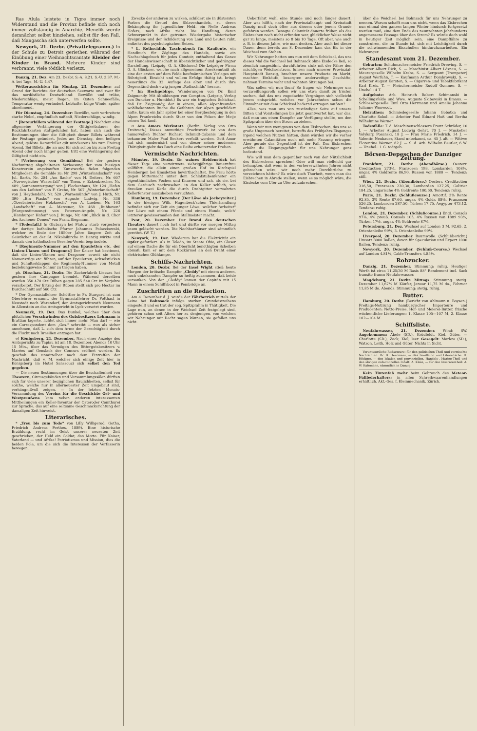Ras Alula leistete in Tigre immer noch Widerstand und die Provinz befinde sich noch immer vollständig in Anarchie. Menelik werde demnächst selbst hinziehen, selbst für den Fall, daß Mangascha sich unterwerfen sollte.
Newyork, 21. Dezbr. (Privattelegramm.) In der Schule zu Detroit geriethen während der Einübung einer Weihnachtscantate Kleider der Kinder in Brand. Mehrere Kinder sind verbrannt, viele tödtlich verletzt.
Danzig, 21. Dez. Am 23. Dezbr. S.-A. 8.21, S.-U. 3.37. M.-A. bei Tage, M.-U. 4.47.
Wetteraussichten für Montag, 23. Dezember: auf Grund der Berichte der deutschen Seewarte und zwar für das nordöstliche Deutschland: Bewölkt und trübe, Niederschläge, meist Regen, im Osten Schneefälle; Temperatur wenig verändert. Lebhafte, böige Winde, später abnehmend.
Für Dienstag, 24. Dezember: Bewölkt, weit verbreitete starke Nebel, empfindlich naßkalt, Niederschläge, windig.
* [Retourbillets während der Festtage.] Nachdem eine allgemeine Verlängerung der Giltigkeitsdauer der Rückfahrtkarten stattgefunden hat, haben sich auch die Bestimmungen über die Giltigkeit dieser Billets während der Festtage geändert. Jedes am Dienstag, dem heiligen Abend, gelöste Retourbillet gilt mindestens bis zum Freitag Abend. Bei Billets, die an und für sich schon bis zum Freitag Abend oder noch länger gelten, tritt eine Verlängerung der Giltigkeit nicht ein.
* [Verloosung von Gemälden.] Bei der gestern Nachmittag abgehaltenen Verloosung der vom hiesigen Kunstverein angekauften Kunstwerke fielen folgenden Mitgliedern die Gemälde zu: Nr. 298 „Winterlandschaft" von Jul. Barth, Nr. 284 „Am Bache" von H. Deiters, Nr. 607 „Norwegischer Wasserfall" von Them. v. Eckenbrecher, Nr. 489 „Sonnenuntergang" von J. Flockenhaus, Nr. 124 „Hafen aus den Lofoten" von F. Grebe, Nr. 507 „Winterlandschaft" von J. Heydendahl, Nr. 520 „Warnemünde" von J. Huth, Nr. 390 „Ein Fiasko" von Auguste Ludwig, Nr. 336 „Oberbaierischer Holzknecht" von A. Lueben, Nr. 163 „Landschaft" von A. Metzener, Nr. 468 „Ruhhaven" (Morgenstimmung) von Petersen-Angeln, Nr. 226 „Hamburger Hafen" von J. Runge, Nr. 406 „Blick in d. Chor des Aachener Domes" von Franz Siegmann.
* [Todesfall.] In Glubczyn bei Flatow starb vorgestern der dortige katholische Pfarrer Johannes Polaczkowski, welcher zu Ende der 1850er Jahre längere Zeit als Geistlicher an der St. Nikolaikirche in Danzig wirkte und damals den katholischen Gesellen-Verein begründete.
* [Regiments-Nummer auf den Epauletten etc. der Linien-Ulanen und Dragoner.] Der Kaiser hat bestimmt, daß die Linien-Ulanen und Dragoner, soweit sie nicht Namenszüge etc. führen, auf den Epauletten, Achselstücken und Schulterklappen die Regiments-Nummer von Metall beziehungsweise Schnur zu tragen haben.
ph. Dirschau, 21. Dezbr. Die Zuckerfabrik Liessau hat gestern ihre Campagne beendet. Während derselben wurden 350 470 Ctr. Rüben gegen 285 540 Ctr. im Vorjahre verarbeitet. Der Ertrag der Rüben stellt sich pro Hectar im Durchschnitt auf 560 Ctr.
* Der Gymnasiallehrer Schöttler in Pr. Stargard ist zum Oberlehrer ernannt, der Gymnasiallehrer Dr. Potthast in Neustadt nach Warendorf, der Amtsgerichtsrath Neumann in Allenstein an das Amtsgericht in Lyck versetzt worden.
Neumark, 19. Dez. Das Dunkel, welches über dem plötzlichen Verschwinden des Gutsbesitzers Lehmann in Brattian lagerte, lichtet sich immer mehr. Man darf — wie ein Correspondent dem „Ges." schreibt — nun als sicher annehmen, daß L. sich dem Arme der Gerechtigkeit durch die Flucht nach Brasilien entzogen hat.
e) Königsberg, 21. Dezember. Nach einer Anzeige des Amtsgerichts zu Tapiau ist am 18. Dezember, Abends 10 Uhr 15 Min., über das Vermögen des Rittergutsbesitzers v. Marées auf Genslack der Concurs eröffnet worden. Es geschah das unmittelbar nach dem Eintreffen der Nachricht, daß v. M. welcher sich einige Zeit hier in Königsberg im Hotel Sanssouci sich selbst den Tod gegeben.
— Die neuen Bestimmungen über die Beschaffenheit von Theatern, Circusgebäuden und Versammlungssälen dürften sich für viele unserer bezüglichen Baulichkeiten, selbst für solche, welche nur in allerneuester Zeit umgebaut sind, verhängnißvoll zeigen. — In der letzten Monats-Versammlung des Vereins für die Geschichte Ost- und Westpreußens kam neben anderen interessanten Mittheilungen ein Keller-Inventar der Osteroder Comthurei zur Sprache, das auf eine seltsame Geschmacksrichtung der damaligen Zeit hinweist.
Literarisches.
* „Treu bis zum Tode" von Lilly Willigerod, Gotha, Friedrich Andreas Perthes, 1889). Eine historische Erzählung, recht im Geist unserer neuesten Zeit geschrieben, der Held ein Goldat, das Motto: Für Kaiser, Vaterland — und Afrika! Patriotismus und Mission, dies die beiden Pole, um die sich die Interessen der Verfasserin bewegen.
Zwecke der anderen zu wirken, schildert sie in düstersten Farben die Greuel des Sklavenhandels, zu deren Bekämpfung ihr jugendlicher Held, ein Neffe Andreas Hofers, nach Afrika zieht. Die Handlung, deren Schwerpunkt in der getreuen Wiedergabe historischer Ereignisse und der Schilderung von Land und Leuten ruht, entbehrt des psychologischen Reizes.
* L. Rothschilds Taschenbuch für Kaufleute, ein Handbuch für Zöglinge des Handels, sowie ein Nachschlagebuch für jedes Comtoir, enthaltend das Ganze der Handelswissenschaft in übersichtlicher und gedrängter Darstellung. (Leipzig, G. A. Glöckner.) Die Leipziger Firma G. A. Glöckner, welche nach allgemeinem Anerkenntniß als eine der ersten auf dem Felde kaufmännischen Verlages mit Rührigkeit, Einsicht und vollem Erfolge thätig ist, bringt neuerdings die 32. Auflage des alten und durch ihre Gegenständ doch ewig jungen „Rothschilds" heraus.
* Im Hochgebirge. Wanderungen von Dr. Emil Zsigmondy. Mit Abbildungen von Compton. (Leipzig, Verlag von Duncker u. Humblot.) Es war ein tragisches Schicksal, daß Dr. Zsigmondy, der in einem, allen Alpenfreunden wohlbekannten Buche die Gefahren der Alpen geschildert hatte, kaum ein Jahr später bei einer Bergbesteigung in den Alpen Frankreichs durch Sturz von den Felsen der Meije seinen Tod fand.
⊙ Aus Amors Werkstatt. (Berlin, Verlag von Otto Troitzsch.) Dieses anmuthige Prachtwerk ist von dem humorvollen Dichter Richard Schmidt-Cabanis und dem bekannten Maler Paul Beckert verfaßt worden. Gott Amor hat sich modernisirt und von dieser seiner modernen Thätigkeit giebt das Buch eine Reihe erheiternder Proben.
Vermischte Nachrichten.
Münster, 19. Dezbr. Ein wahres Heldenstück hat dieser Tage eine verwittwete siebzigjährige Bauernfrau vollführt, die allein einen großen Hof im Kirchspiel Hembergen bei Emsdetten bewirthschaftet. Die Frau hörte gegen Mitternacht unter dem Schlafstubenfenster ein eigenthümliches Pochen und Knarren und sah, als sie, bei dem Geräusch nachzusehen, in den Keller schlich, wie draußen zwei Kerle die durch Drahtgitter verwahrten Kellerfenster auszuheben versuchten.
Hamburg, 19. Dezember. [Der Löwe als Jockeyreiter.] In der hiesigen Wilh. Hagenbeck'schen Thierhandlung befindet sich zur Zeit ein junger Löwe, welcher "arbeitet" der Löwe mit einem Pferde und einem Hunde, welch' letzterer gewissermaßen den Stallmeister macht.
Pest, 20. Dezember. Der Brand des deutschen Theaters dauert noch fort und dürfte vor morgen Mittag kaum gelöscht werden. Die Nachbarhäuser sind sämmtlich gerettet. (W. T.)
Newyork, 19. Dez. Wiederum hat die Elektricität ein Opfer gefordert. Als in Toledo, im Staate Ohio, ein Glaser auf einem Dache die für ein Oberlicht benöthigten Scheiben abmaß, kam er mit dem Rockärmel an den Draht einer elektrischen Glühlampe.
Schiffs-Nachrichten.
London, 20. Dezbr. Bei der Insel Wight stieß heute Morgen der britische Dampfer „Cleddy" mit einem anderen, noch unbekannten Dampfer so heftig zusammen, daß beide versanken. Von der „Cleddy" kamen der Capitän mit 15 Mann in einem Schiffsboot in Pembridge an.
Zuschriften an die Redaction.
Am 4. Dezember d. J. wurde der Fährbetrieb mittels der Leine bei Bohnsack infolge starken Grundeistreibens eingestellt und es trat der sog. Spitzprahm in Thätigkeit. Die Lage nun, an denen in der Weichsel Zeit festgelegt sind, gehören schon seit Alters her zu denjenigen, von welchen wir Nehrunger mit Recht sagen können, sie gefallen uns nicht.
Ueberfahrt wohl eine Stunde und noch länger dauert. Aber was hilft's, nach der Provinzialhaupt- und Kreisstadt Danzig muß doch öfter aus diesem oder jenem Grunde gefahren werden. Besagte Calamität dauerte früher, als das Eisbrechen noch nicht erfunden war, glücklicher Weise nicht gar zu lange, meistens so 8 bis 10 Tage. Oft aber, wie auch z. B. in diesem Jahre, wie man denken. Aber auch bei dieser Dauer, denn bereits am 8. Dezember kam das Eis in der Weichsel zum Stehen.
Wir Nehrunger hatten uns nun mit dem Schicksal, das uns dieses Mal die Weichsel bei Bohnsack ohne Eisdecke ließ, so ziemlich ausgesöhnt, durchfuhrten stolz mit der Fähre den mächtigen Weichselstrom, fuhren nach unserer Provinzial-Hauptstadt Danzig, brachten unsere Producte zu Markt, machten Einkäufe, besorgten anderweitige Geschäfte, nahmen Termine wahr und wohnten Sitzungen bei.
Was sollen wir nun thun? So fragen wir Nehrunger uns verzweiflungsvoll; sollen wir uns etwa damit zu trösten suchen, daß das uns zugedachte Vergnügen sich vielleicht jenem entspricht, welches vor Jahrzehnten schon die Einwohner mit dem Schicksal hadernd ertragen mußten?
Alles, was man uns von zuständiger Seite auf unsere Bitten und Vorstellungen bis jetzt geantwortet hat, war das, daß man uns einen Dampfer zur Verfügung stellte, um den Spitzprahm über den Strom zu ziehen.
Wenn wir nun wenigstens von dem Eisbrechen, das uns so große Ungemach bereitet, betreffs des Frühjahrs-Eisganges irgend welchen Nutzen hätten, dann würden wir die vorher erwähnten Calamitäten noch mit mehr Fassung ertragen. Aber gerade das Gegentheil ist der Fall. Das Eisbrechen erhöht die Eisgangsgefahr für uns Nehrunger ganz bedeutend.
Wie will man dem gegenüber noch von der Nützlichkeit des Eisbrechens sprechen! Oder will man vielleicht gar behaupten, daß wenn in den vorhererwähnten Jahren nicht gebrochen wäre, wir noch mehr Durchbrüche zu verzeichnen hätten? Es wäre doch Thorheit, wenn man das Eisbrechen in Abrede stellen, wenn es so möglich wäre, die Eisdecke vom Ufer zu Ufer aufzubrechen.
über die Weichsel bei Bohnsack für uns Nehrunger zu nennen. Warum schafft man uns nicht, wenn das Eisbrechen nun einmal den ganzen langen Winter hindurch fortgesetzt werden muß, eine dem Ende des neunzehnten Jahrhunderts angemessene Passage über den Strom? Es würde doch wohl in heutiger Zeit möglich sein, eine Dampffähre zu construiren, die im Stande ist, sich mit Leichtigkeit durch die schwimmenden Eisschollen hindurchzuarbeiten. Ein Nehrunger.
Standesamt vom 21. Dezember.
Geburten: Schuhmachermeister Friedrich Drewing, S. — Arbeiter Albert Rick, S. — Maschinist Albert Lösnau, S. — Maurergeselle Wilhelm Krebs, S. — Sergeant (Trompeter) August Werfuhn, T. — Kaufmann Arthur Dombrowski, S. — Arbeiter August Karsten, S. — Cigarren- und Tabakfabrikant Karl Kreis, T. — Fleischermeister Rudolf Gommer, S. — Unehel.: 4 T.
Aufgebote: Arb. Heinrich Robert Schimanski in Schellingsfelde und Wwe. Auguste Skibowski in Emaus. — Schlossergesellе Emil Otto Herrmann und Amalie Johanna Julianne Wonwodt.
Heirathen: Schmiedegeselle Johann Gobotka und Charlotte Sokol. — Arbeiter Paul Eduard Hoß und Bertha Wilhelmine Werner.
Todesfälle: T. d. Maschinenschlossers Franz Schröder, 10 J. — Arbeiter August Ludwig Gehrt, 70 J. — Musketier Volykarp Posanski, 18 J. — Frau Marie Friedrich, 34 J. — Valentin Neubauer, Stand unbekannt, ca. 45 J. alt. — Wittwe Florentine Werner, 62 J. — S. d. Arb. Wilhelm Beutler, 6 W. — Unehel.: 1 G. todtgeb.
Börsen-Depeschen der Danziger Zeitung.
Frankfurt, 21. Dezbr. (Abendbörse.) Oesterr. Creditactien 273¼, Franzosen 193, Lombarden 108⅜, ungar. 4% Goldrente 86,90, Russen von 1880 —. Tendenz: still.
Wien, 21. Dezbr. (Abendbörse.) Oesterr. Creditactien 316,50, Franzosen 230,30, Lombarden 127,25, Galizier 184,25, ungarische 4% Goldrente 100,60. Tendenz: ruhig.
Paris, 21. Dezbr. (Schlußcourse.) Amortif. 3% Rente 92,85, 3% Rente 87,60, ungar. 4% Goldr. 88½, Franzosen 526,25, Lombarden 287,50, Türken 17,75, Aegypter 473,12. Tendenz: ruhig.
London, 21. Dezember. (Schlußcourse.) Engl. Consols 97⅜, 4% preuß. Consols 105, 4% Russen von 1889 93½, Türken 17½, ungar. 4% Goldrente 87¼.
Petersburg, 21. Dez. Wechsel auf London 3 M. 92,65. 2. Orientanleihe 99¼, 3. Orientanleihe 99¼.
Liverpool, 20. Dezember. Baumwolle. (Schlußbericht.) Umsatz 8000 Ballen, davon für Speculation und Export 1000 Ballen. Tendenz: ruhig.
Newyork, 20. Dezember. (Schluß-Course.) Wechsel auf London 4.81½, Cable-Transfers 4.85½.
Rohzucker.
Danzig, 21. Dezember. Stimmung: ruhig. Heutiger Werth ist circa 11,25/30 M Basis 88° Rendement incl. Sack transito franco Neufahrwasser.
Magdeburg, 21. Dezbr. Mittags. Stimmung: stetig. Dezember 11,67½ M Käufer, Januar 11,75 M do., Februar 11,85 M do. Abends. Stimmung: stetig, ruhig.
Butter.
Hamburg, 20. Dezbr. (Bericht von Ahlmann u. Boysen.) Freitags-Notirung hamburgischer Importeure und Producenten: Netto-Preise, Hof- und Meierei-Butter, frische wöchentliche Lieferungen: 1. Klasse 105—107 M, 2. Klasse 102—104 M.
Schiffsliste.
Neufahrwasser, 21. Dezember. Wind: SW. Angekommen: Abele (SD.), Krüdfeldt, Kiel, Güter. — Charlotte (SD.), Zack, Kiel, leer. Gesegelt: Marlow (SD.), Watson, Leith, Holz und Güter. Nichts in Sicht.
Verantwortliche Redacteure: für den politischen Theil und vermischte Nachrichten: Dr. B. Herrmann, — das Feuilleton und Literarische: H. Röckner, — den lokalen und provinziellen, Handels-, Marine-Theil und den übrigen redactionellen Inhalt: A. Klein, — für den Inseratentheil: A. W. Kafemann, sämmtlich in Danzig.
Kein Tintenfaß mehr beim Gebrauch des Meteor-Füllfederhalters; in allen Schreibwaarenhandlungen erhältlich. Akt.-Ges. f. Kleinmechanik, Zürich.